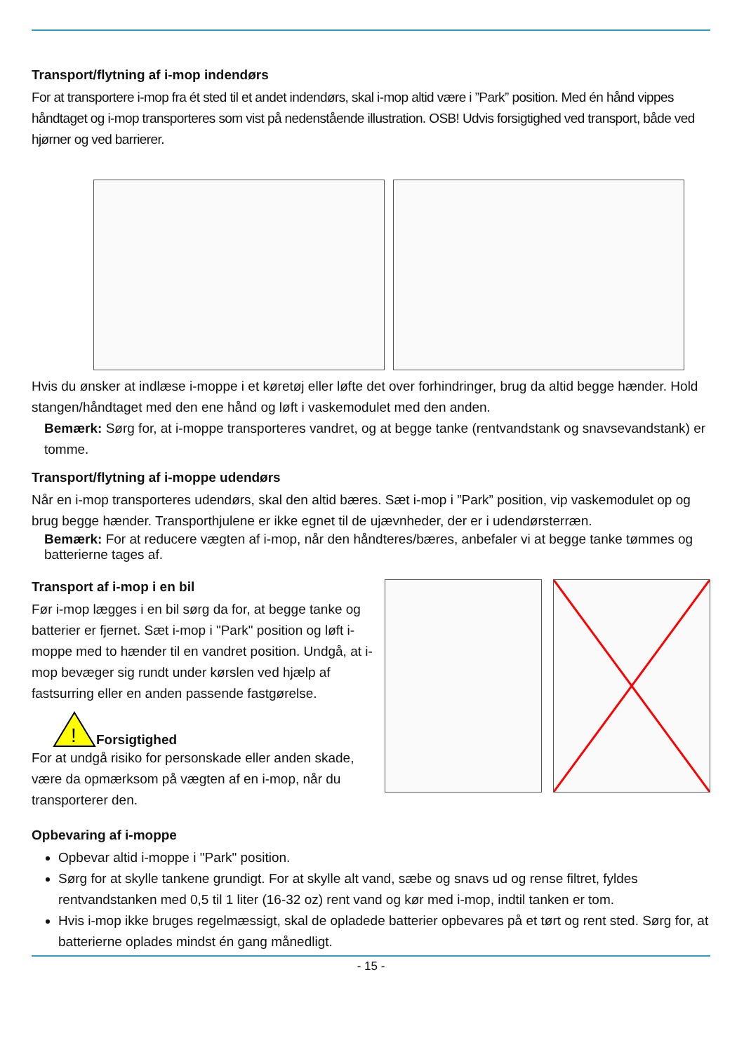Transport/flytning af i-mop indendørs
For at transportere i-mop fra ét sted til et andet indendørs, skal i-mop altid være i ”Park” position. Med én hånd vippes håndtaget og i-mop transporteres som vist på nedenstående illustration. OSB! Udvis forsigtighed ved transport, både ved hjørner og ved barrierer.
Hvis du ønsker at indlæse i-moppe i et køretøj eller løfte det over forhindringer, brug da altid begge hænder. Hold stangen/håndtaget med den ene hånd og løft i vaskemodulet med den anden.
Bemærk: Sørg for, at i-moppe transporteres vandret, og at begge tanke (rentvandstank og snavsevandstank) er tomme.
Transport/flytning af i-moppe udendørs
Når en i-mop transporteres udendørs, skal den altid bæres. Sæt i-mop i ”Park” position, vip vaskemodulet op og brug begge hænder. Transporthjulene er ikke egnet til de ujævnheder, der er i udendørsterræn.
Bemærk: For at reducere vægten af i-mop, når den håndteres/bæres, anbefaler vi at begge tanke tømmes og batterierne tages af.
Transport af i-mop i en bil
Før i-mop lægges i en bil sørg da for, at begge tanke og batterier er fjernet. Sæt i-mop i "Park" position og løft i-moppe med to hænder til en vandret position. Undgå, at i-mop bevæger sig rundt under kørslen ved hjælp af fastsurring eller en anden passende fastgørelse.
!
Forsigtighed
For at undgå risiko for personskade eller anden skade, være da opmærksom på vægten af en i-mop, når du transporterer den.
Opbevaring af i-moppe
Opbevar altid i-moppe i "Park" position.
Sørg for at skylle tankene grundigt. For at skylle alt vand, sæbe og snavs ud og rense filtret, fyldes rentvandstanken med 0,5 til 1 liter (16-32 oz) rent vand og kør med i-mop, indtil tanken er tom.
Hvis i-mop ikke bruges regelmæssigt, skal de opladede batterier opbevares på et tørt og rent sted. Sørg for, at batterierne oplades mindst én gang månedligt.
- 15 -